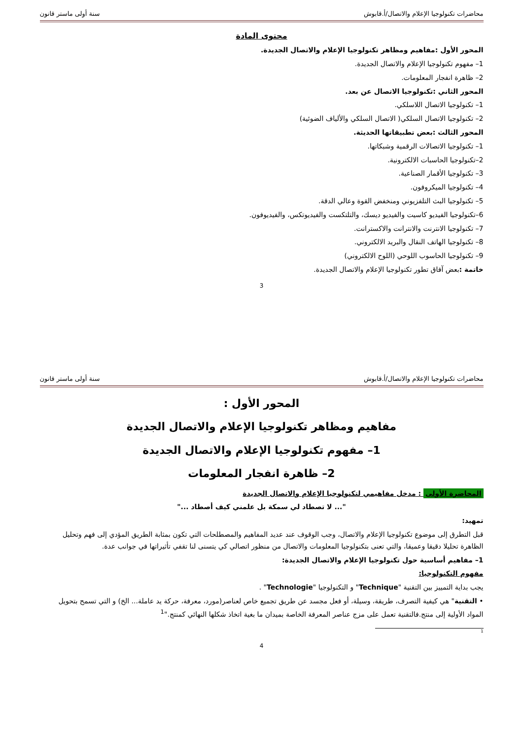محاضرات تكنولوجيا الإعلام والاتصال/أ.قابوش سنة أولى ماستر قانون
محتوى المادة
المحور الأول :مفاهيم ومظاهر تكنولوجيا الإعلام والاتصال الجديدة.
1– مفهوم تكنولوجيا الإعلام والاتصال الجديدة.
2– ظاهرة انفجار المعلومات.
المحور الثاني :تكنولوجيا الاتصال عن بعد.
1– تكنولوجيا الاتصال اللاسلكي.
2– تكنولوجيا الاتصال السلكي( الاتصال السلكي والألياف الضوئية)
المحور الثالث :بعض تطبيقاتها الحديثة.
1– تكنولوجيا الاتصالات الرقمية وشبكاتها.
2–تكنولوجيا الحاسبات الالكترونية.
3– تكنولوجيا الأقمار الصناعية.
4– تكنولوجيا الميكروفون.
5– تكنولوجيا البث التلفزيوني ومنخفض القوة وعالي الدقة.
6–تكنولوجيا الفيديو كاسيت والفيديو ديسك، والتلتكست والفيديوتكس، والفيديوفون.
7– تكنولوجيا الانترنت والانترانت والاكسترانت.
8– تكنولوجيا الهاتف النقال والبريد الالكتروني.
9– تكنولوجيا الحاسوب اللوحي (اللوح الالكتروني)
خاتمة : بعض آفاق تطور تكنولوجيا الإعلام والاتصال الجديدة.
3
محاضرات تكنولوجيا الإعلام والاتصال/أ.قابوش سنة أولى ماستر قانون
المحور الأول :
مفاهيم ومظاهر تكنولوجيا الإعلام والاتصال الجديدة
1– مفهوم تكنولوجيا الإعلام والاتصال الجديدة
2– ظاهرة انفجار المعلومات
المحاضرة الأولى : مدخل مفاهيمي لتكنولوجيا الإعلام والاتصال الجديدة
"... لا تصطاد لي سمكة بل علمني كيف أصطاد ..."
تمهيد:
قبل التطرق إلى موضوع تكنولوجيا الإعلام والاتصال، وجب الوقوف عند عديد المفاهيم والمصطلحات التي تكون بمثابة الطريق المؤدي إلى فهم وتحليل الظاهرة تحليلا دقيقا وعميقا، والتي تعنى بتكنولوجيا المعلومات والاتصال من منظور اتصالي كي يتسنى لنا تقفي تأثيراتها في جوانب عدة.
1– مفاهيم أساسية حول تكنولوجيا الإعلام والاتصال الجديدة:
مفهوم التكنولوجيا:
يجب بداية التمييز بين التقنية "Technique" و التكنولوجيا "Technologie" .
• التقنية" هي كيفية التصرف، طريقة، وسيلة، أو فعل مجسد عن طريق تجميع خاص لعناصر(مورد، معرفة، حركة يد عاملة... الخ) و التي تسمح بتحويل المواد الأولية إلى منتج.فالتقنية تعمل على مزج عناصر المعرفة الخاصة بميدان ما بغية اتخاذ شكلها النهائي كمنتج."<sup>1</sup>
<sup>1</sup>
4